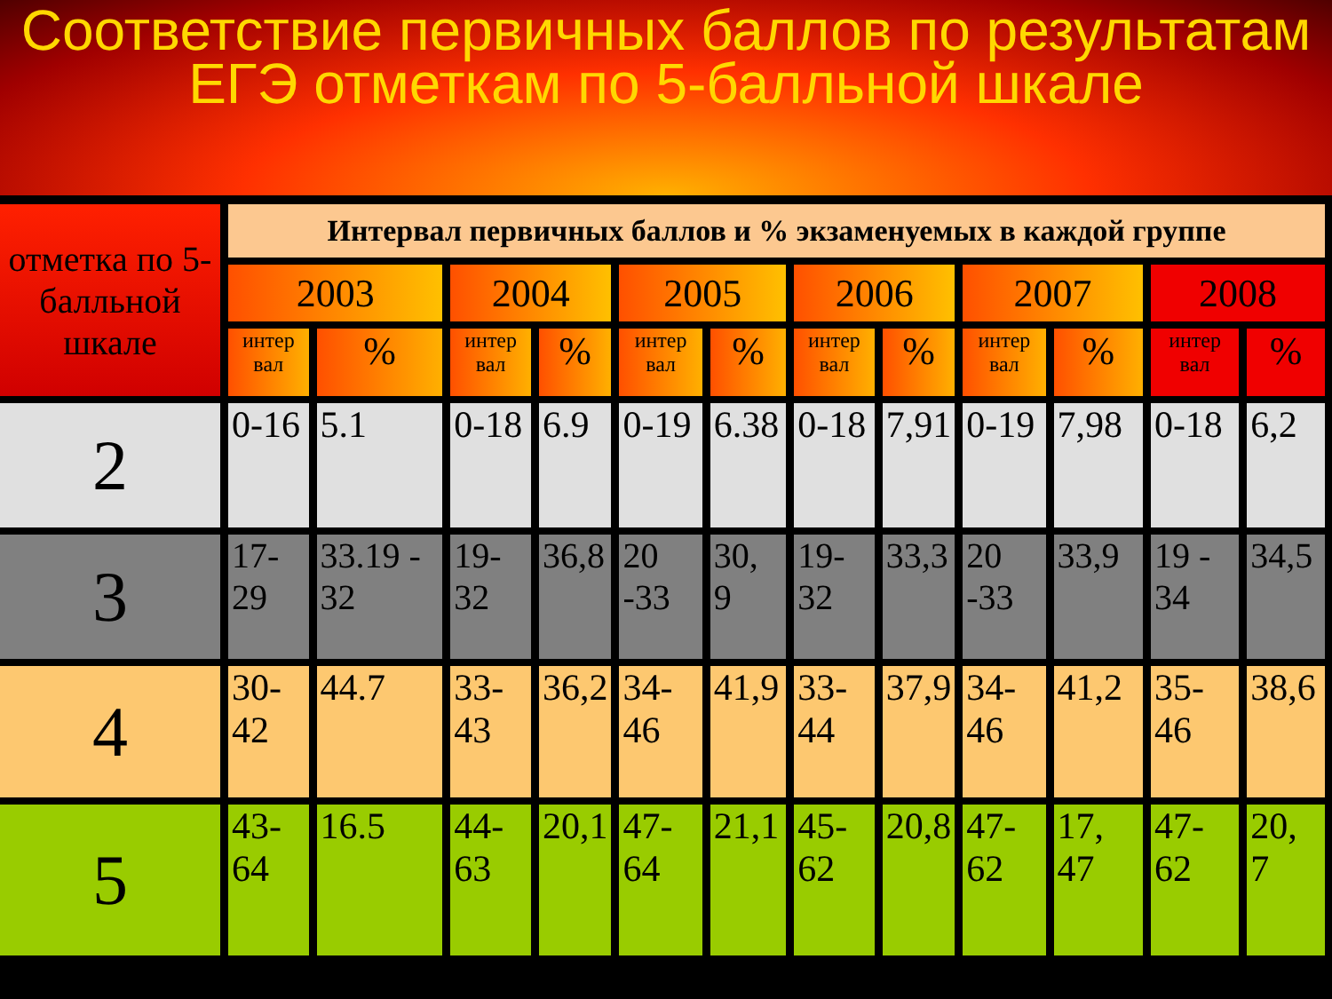Соответствие первичных баллов по результатам ЕГЭ отметкам по 5-балльной шкале
| отметка по 5-балльной шкале | Интервал первичных баллов и % экзаменуемых в каждой группе | | | | | | | | | | | |
| --- | --- | --- | --- | --- | --- | --- | --- | --- | --- | --- | --- | --- |
| | 2003 | | 2004 | | 2005 | | 2006 | | 2007 | | 2008 | |
| | интер вал | % | интер вал | % | интер вал | % | интер вал | % | интер вал | % | интер вал | % |
| 2 | 0-16 | 5.1 | 0-18 | 6.9 | 0-19 | 6.38 | 0-18 | 7,91 | 0-19 | 7,98 | 0-18 | 6,2 |
| 3 | 17-29 | 33.19 - 32 | 19-32 | 36,8 | 20 -33 | 30, 9 | 19-32 | 33,3 | 20 -33 | 33,9 | 19 - 34 | 34,5 |
| 4 | 30-42 | 44.7 | 33-43 | 36,2 | 34-46 | 41,9 | 33-44 | 37,9 | 34-46 | 41,2 | 35-46 | 38,6 |
| 5 | 43-64 | 16.5 | 44-63 | 20,1 | 47-64 | 21,1 | 45-62 | 20,8 | 47-62 | 17, 47 | 47-62 | 20, 7 |